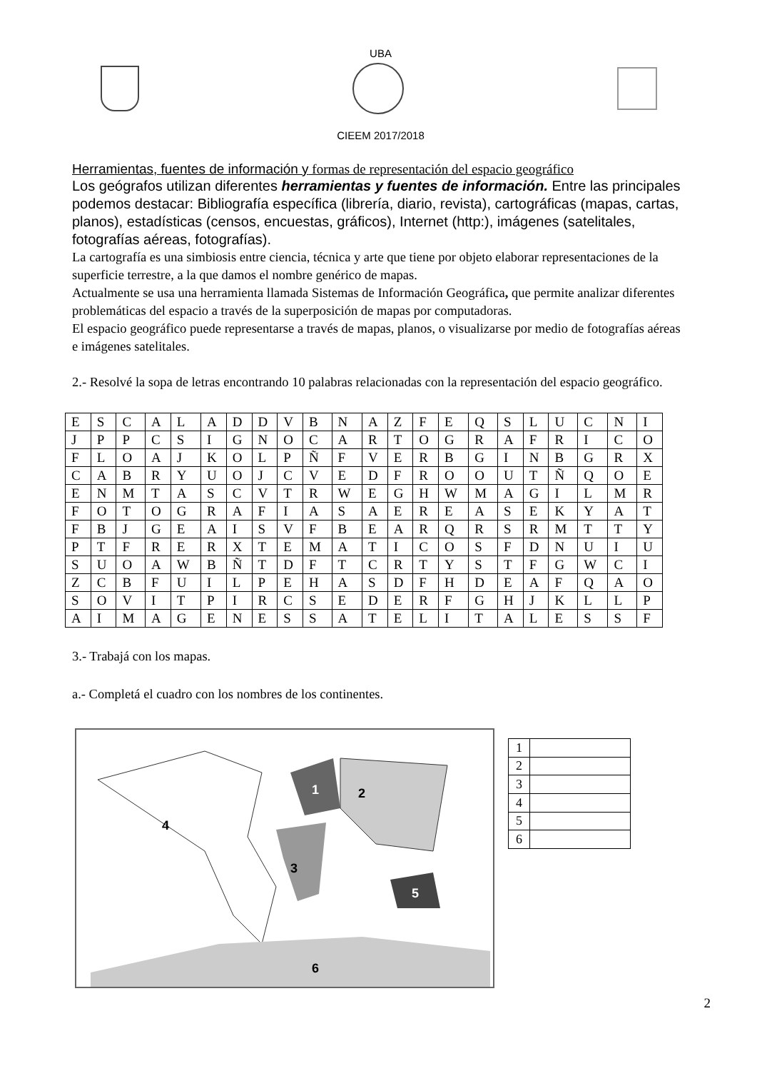UBA
CIEEM 2017/2018
Herramientas, fuentes de información y formas de representación del espacio geográfico
Los geógrafos utilizan diferentes herramientas y fuentes de información. Entre las principales podemos destacar: Bibliografía específica (librería, diario, revista), cartográficas (mapas, cartas, planos), estadísticas (censos, encuestas, gráficos), Internet (http:), imágenes (satelitales, fotografías aéreas, fotografías).
La cartografía es una simbiosis entre ciencia, técnica y arte que tiene por objeto elaborar representaciones de la superficie terrestre, a la que damos el nombre genérico de mapas.
Actualmente se usa una herramienta llamada Sistemas de Información Geográfica, que permite analizar diferentes problemáticas del espacio a través de la superposición de mapas por computadoras.
El espacio geográfico puede representarse a través de mapas, planos, o visualizarse por medio de fotografías aéreas e imágenes satelitales.
2.- Resolvé la sopa de letras encontrando 10 palabras relacionadas con la representación del espacio geográfico.
| E | S | C | A | L | A | D | D | V | B | N | A | Z | F | E | Q | S | L | U | C | N | I |
| J | P | P | C | S | I | G | N | O | C | A | R | T | O | G | R | A | F | R | I | C | O |
| F | L | O | A | J | K | O | L | P | Ñ | F | V | E | R | B | G | I | N | B | G | R | X |
| C | A | B | R | Y | U | O | J | C | V | E | D | F | R | O | O | U | T | Ñ | Q | O | E |
| E | N | M | T | A | S | C | V | T | R | W | E | G | H | W | M | A | G | I | L | M | R |
| F | O | T | O | G | R | A | F | I | A | S | A | E | R | E | A | S | E | K | Y | A | T |
| F | B | J | G | E | A | I | S | V | F | B | E | A | R | Q | R | S | R | M | T | T | Y |
| P | T | F | R | E | R | X | T | E | M | A | T | I | C | O | S | F | D | N | U | I | U |
| S | U | O | A | W | B | Ñ | T | D | F | T | C | R | T | Y | S | T | F | G | W | C | I |
| Z | C | B | F | U | I | L | P | E | H | A | S | D | F | H | D | E | A | F | Q | A | O |
| S | O | V | I | T | P | I | R | C | S | E | D | E | R | F | G | H | J | K | L | L | P |
| A | I | M | A | G | E | N | E | S | S | A | T | E | L | I | T | A | L | E | S | S | F |
3.- Trabajá con los mapas.
a.- Completá el cuadro con los nombres de los continentes.
1
2
3
4
5
6
| 1 | |
| 2 | |
| 3 | |
| 4 | |
| 5 | |
| 6 | |
2